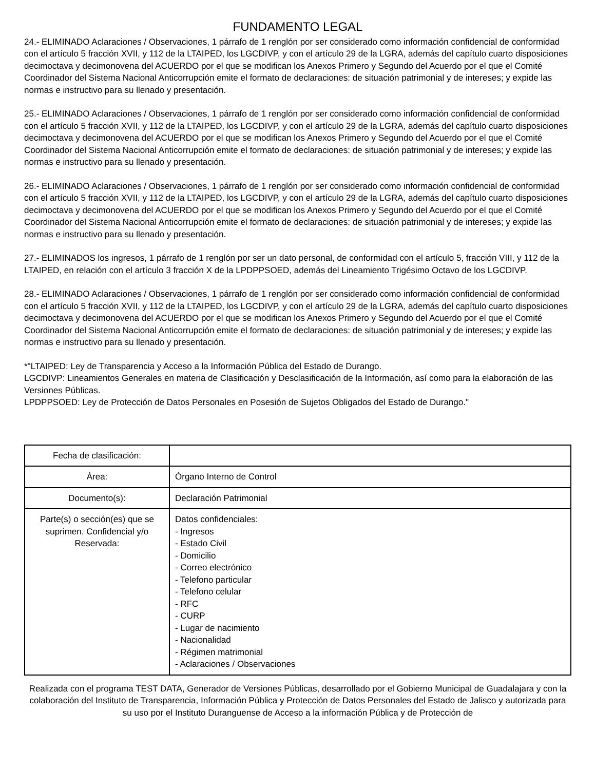FUNDAMENTO LEGAL
24.- ELIMINADO Aclaraciones / Observaciones, 1 párrafo de 1 renglón por ser considerado como información confidencial de conformidad con el artículo 5 fracción XVII, y 112 de la LTAIPED, los LGCDIVP, y con el artículo 29 de la LGRA, además del capítulo cuarto disposiciones decimoctava y decimonovena del ACUERDO por el que se modifican los Anexos Primero y Segundo del Acuerdo por el que el Comité Coordinador del Sistema Nacional Anticorrupción emite el formato de declaraciones: de situación patrimonial y de intereses; y expide las normas e instructivo para su llenado y presentación.
25.- ELIMINADO Aclaraciones / Observaciones, 1 párrafo de 1 renglón por ser considerado como información confidencial de conformidad con el artículo 5 fracción XVII, y 112 de la LTAIPED, los LGCDIVP, y con el artículo 29 de la LGRA, además del capítulo cuarto disposiciones decimoctava y decimonovena del ACUERDO por el que se modifican los Anexos Primero y Segundo del Acuerdo por el que el Comité Coordinador del Sistema Nacional Anticorrupción emite el formato de declaraciones: de situación patrimonial y de intereses; y expide las normas e instructivo para su llenado y presentación.
26.- ELIMINADO Aclaraciones / Observaciones, 1 párrafo de 1 renglón por ser considerado como información confidencial de conformidad con el artículo 5 fracción XVII, y 112 de la LTAIPED, los LGCDIVP, y con el artículo 29 de la LGRA, además del capítulo cuarto disposiciones decimoctava y decimonovena del ACUERDO por el que se modifican los Anexos Primero y Segundo del Acuerdo por el que el Comité Coordinador del Sistema Nacional Anticorrupción emite el formato de declaraciones: de situación patrimonial y de intereses; y expide las normas e instructivo para su llenado y presentación.
27.- ELIMINADOS los ingresos, 1 párrafo de 1 renglón por ser un dato personal, de conformidad con el artículo 5, fracción VIII, y 112 de la LTAIPED, en relación con el artículo 3 fracción X de la LPDPPSOED, además del Lineamiento Trigésimo Octavo de los LGCDIVP.
28.- ELIMINADO Aclaraciones / Observaciones, 1 párrafo de 1 renglón por ser considerado como información confidencial de conformidad con el artículo 5 fracción XVII, y 112 de la LTAIPED, los LGCDIVP, y con el artículo 29 de la LGRA, además del capítulo cuarto disposiciones decimoctava y decimonovena del ACUERDO por el que se modifican los Anexos Primero y Segundo del Acuerdo por el que el Comité Coordinador del Sistema Nacional Anticorrupción emite el formato de declaraciones: de situación patrimonial y de intereses; y expide las normas e instructivo para su llenado y presentación.
*"LTAIPED: Ley de Transparencia y Acceso a la Información Pública del Estado de Durango.
LGCDIVP: Lineamientos Generales en materia de Clasificación y Desclasificación de la Información, así como para la elaboración de las Versiones Públicas.
LPDPPSOED: Ley de Protección de Datos Personales en Posesión de Sujetos Obligados del Estado de Durango."
| Fecha de clasificación: | |
| Área: | Órgano Interno de Control |
| Documento(s): | Declaración Patrimonial |
| Parte(s) o sección(es) que se suprimen. Confidencial y/o Reservada: | Datos confidenciales: - Ingresos - Estado Civil - Domicilio - Correo electrónico - Telefono particular - Telefono celular - RFC - CURP - Lugar de nacimiento - Nacionalidad - Régimen matrimonial - Aclaraciones / Observaciones |
Realizada con el programa TEST DATA, Generador de Versiones Públicas, desarrollado por el Gobierno Municipal de Guadalajara y con la colaboración del Instituto de Transparencia, Información Pública y Protección de Datos Personales del Estado de Jalisco y autorizada para su uso por el Instituto Duranguense de Acceso a la información Pública y de Protección de